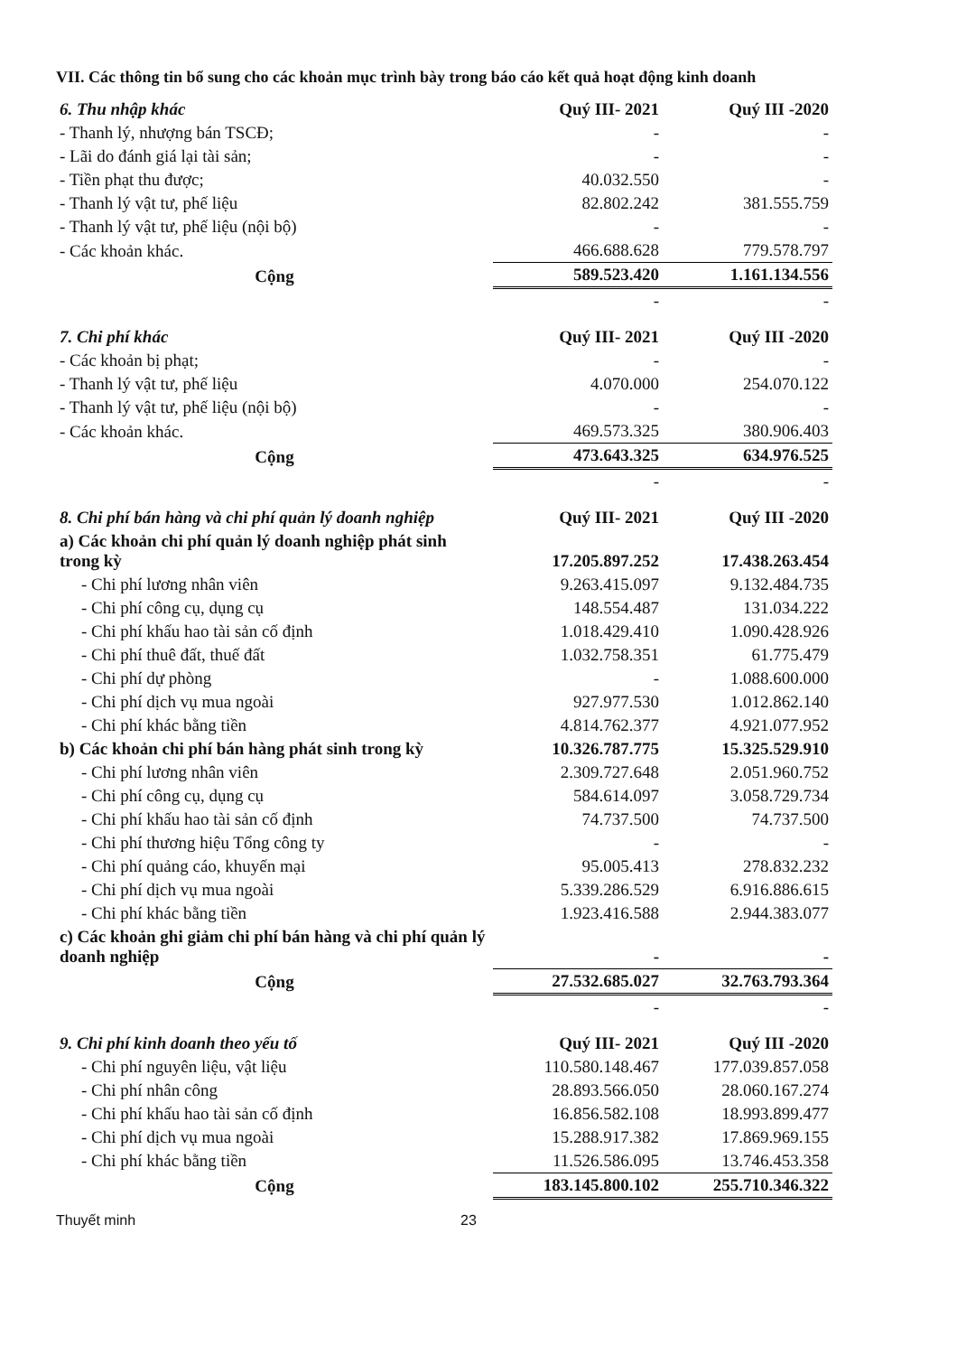VII. Các thông tin bổ sung cho các khoản mục trình bày trong báo cáo kết quả hoạt động kinh doanh
| 6. Thu nhập khác | Quý III- 2021 | Quý III -2020 |
| --- | --- | --- |
| - Thanh lý, nhượng bán TSCĐ; | - | - |
| - Lãi do đánh giá lại tài sản; | - | - |
| - Tiền phạt thu được; | 40.032.550 | - |
| - Thanh lý vật tư, phế liệu | 82.802.242 | 381.555.759 |
| - Thanh lý vật tư, phế liệu (nội bộ) | - | - |
| - Các khoản khác. | 466.688.628 | 779.578.797 |
| Cộng | 589.523.420 | 1.161.134.556 |
| | - | - |
| 7. Chi phí khác | Quý III- 2021 | Quý III -2020 |
| --- | --- | --- |
| - Các khoản bị phạt; | - | - |
| - Thanh lý vật tư, phế liệu | 4.070.000 | 254.070.122 |
| - Thanh lý vật tư, phế liệu (nội bộ) | - | - |
| - Các khoản khác. | 469.573.325 | 380.906.403 |
| Cộng | 473.643.325 | 634.976.525 |
| | - | - |
| 8. Chi phí bán hàng và chi phí quản lý doanh nghiệp | Quý III- 2021 | Quý III -2020 |
| --- | --- | --- |
| a) Các khoản chi phí quản lý doanh nghiệp phát sinh trong kỳ | 17.205.897.252 | 17.438.263.454 |
| - Chi phí lương nhân viên | 9.263.415.097 | 9.132.484.735 |
| - Chi phí công cụ, dụng cụ | 148.554.487 | 131.034.222 |
| - Chi phí khấu hao tài sản cố định | 1.018.429.410 | 1.090.428.926 |
| - Chi phí thuê đất, thuế đất | 1.032.758.351 | 61.775.479 |
| - Chi phí dự phòng | - | 1.088.600.000 |
| - Chi phí dịch vụ mua ngoài | 927.977.530 | 1.012.862.140 |
| - Chi phí khác bằng tiền | 4.814.762.377 | 4.921.077.952 |
| b) Các khoản chi phí bán hàng phát sinh trong kỳ | 10.326.787.775 | 15.325.529.910 |
| - Chi phí lương nhân viên | 2.309.727.648 | 2.051.960.752 |
| - Chi phí công cụ, dụng cụ | 584.614.097 | 3.058.729.734 |
| - Chi phí khấu hao tài sản cố định | 74.737.500 | 74.737.500 |
| - Chi phí thương hiệu Tổng công ty | - | - |
| - Chi phí quảng cáo, khuyến mại | 95.005.413 | 278.832.232 |
| - Chi phí dịch vụ mua ngoài | 5.339.286.529 | 6.916.886.615 |
| - Chi phí khác bằng tiền | 1.923.416.588 | 2.944.383.077 |
| c) Các khoản ghi giảm chi phí bán hàng và chi phí quản lý doanh nghiệp | - | - |
| Cộng | 27.532.685.027 | 32.763.793.364 |
| | - | - |
| 9. Chi phí kinh doanh theo yếu tố | Quý III- 2021 | Quý III -2020 |
| --- | --- | --- |
| - Chi phí nguyên liệu, vật liệu | 110.580.148.467 | 177.039.857.058 |
| - Chi phí nhân công | 28.893.566.050 | 28.060.167.274 |
| - Chi phí khấu hao tài sản cố định | 16.856.582.108 | 18.993.899.477 |
| - Chi phí dịch vụ mua ngoài | 15.288.917.382 | 17.869.969.155 |
| - Chi phí khác bằng tiền | 11.526.586.095 | 13.746.453.358 |
| Cộng | 183.145.800.102 | 255.710.346.322 |
Thuyết minh 23